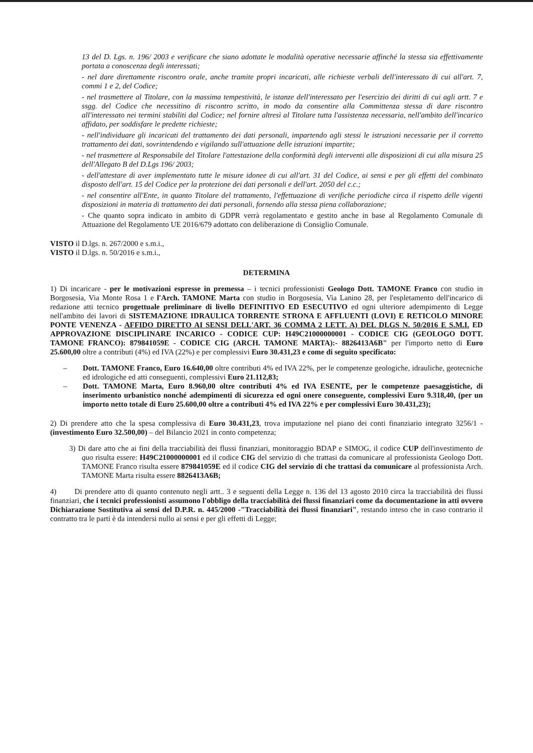13 del D. Lgs. n. 196/ 2003 e verificare che siano adottate le modalità operative necessarie affinché la stessa sia effettivamente portata a conoscenza degli interessati;
- nel dare direttamente riscontro orale, anche tramite propri incaricati, alle richieste verbali dell'interessato di cui all'art. 7, commi 1 e 2, del Codice;
- nel trasmettere al Titolare, con la massima tempestività, le istanze dell'interessato per l'esercizio dei diritti di cui agli artt. 7 e ssgg. del Codice che necessitino di riscontro scritto, in modo da consentire alla Committenza stessa di dare riscontro all'interessato nei termini stabiliti dal Codice; nel fornire altresì al Titolare tutta l'assistenza necessaria, nell'ambito dell'incarico affidato, per soddisfare le predette richieste;
- nell'individuare gli incaricati del trattamento dei dati personali, impartendo agli stessi le istruzioni necessarie per il corretto trattamento dei dati, sovrintendendo e vigilando sull'attuazione delle istruzioni impartite;
- nel trasmettere al Responsabile del Titolare l'attestazione della conformità degli interventi alle disposizioni di cui alla misura 25 dell'Allegato B del D.Lgs 196/ 2003;
- dell'attestare di aver implementato tutte le misure idonee di cui all'art. 31 del Codice, ai sensi e per gli effetti del combinato disposto dell'art. 15 del Codice per la protezione dei dati personali e dell'art. 2050 del c.c.;
- nel consentire all'Ente, in quanto Titolare del trattamento, l'effettuazione di verifiche periodiche circa il rispetto delle vigenti disposizioni in materia di trattamento dei dati personali, fornendo alla stessa piena collaborazione;
- Che quanto sopra indicato in ambito di GDPR verrà regolamentato e gestito anche in base al Regolamento Comunale di Attuazione del Regolamento UE 2016/679 adottato con deliberazione di Consiglio Comunale.
VISTO il D.lgs. n. 267/2000 e s.m.i.,
VISTO il D.lgs. n. 50/2016 e s.m.i.,
DETERMINA
1) Di incaricare - per le motivazioni espresse in premessa – i tecnici professionisti Geologo Dott. TAMONE Franco con studio in Borgosesia, Via Monte Rosa 1 e l'Arch. TAMONE Marta con studio in Borgosesia, Via Lanino 28, per l'espletamento dell'incarico di redazione atti tecnico progettuale preliminare di livello DEFINITIVO ED ESECUTIVO ed ogni ulteriore adempimento di Legge nell'ambito dei lavori di SISTEMAZIONE IDRAULICA TORRENTE STRONA E AFFLUENTI (LOVI) E RETICOLO MINORE PONTE VENENZA - AFFIDO DIRETTO AI SENSI DELL'ART. 36 COMMA 2 LETT. A) DEL DLGS N. 50/2016 E S.M.I. ED APPROVAZIONE DISCIPLINARE INCARICO - CODICE CUP: H49C21000000001 - CODICE CIG (GEOLOGO DOTT. TAMONE FRANCO): 879841059E - CODICE CIG (ARCH. TAMONE MARTA):- 8826413A6B" per l'importo netto di Euro 25.600,00 oltre a contributi (4%) ed IVA (22%) e per complessivi Euro 30.431,23 e come di seguito specificato:
– Dott. TAMONE Franco, Euro 16.640,00 oltre contributi 4% ed IVA 22%, per le competenze geologiche, idrauliche, geotecniche ed idrologiche ed atti conseguenti, complessivi Euro 21.112,83;
– Dott. TAMONE Marta, Euro 8.960,00 oltre contributi 4% ed IVA ESENTE, per le competenze paesaggistiche, di inserimento urbanistico nonché adempimenti di sicurezza ed ogni onere conseguente, complessivi Euro 9.318,40, (per un importo netto totale di Euro 25.600,00 oltre a contributi 4% ed IVA 22% e per complessivi Euro 30.431,23);
2) Di prendere atto che la spesa complessiva di Euro 30.431,23, trova imputazione nel piano dei conti finanziario integrato 3256/1 - (investimento Euro 32.500,00) – del Bilancio 2021 in conto competenza;
3) Di dare atto che ai fini della tracciabilità dei flussi finanziari, monitoraggio BDAP e SIMOG, il codice CUP dell'investimento de quo risulta essere: H49C21000000001 ed il codice CIG del servizio di che trattasi da comunicare al professionista Geologo Dott. TAMONE Franco risulta essere 879841059E ed il codice CIG del servizio di che trattasi da comunicare al professionista Arch. TAMONE Marta risulta essere 8826413A6B;
4) Di prendere atto di quanto contenuto negli artt.. 3 e seguenti della Legge n. 136 del 13 agosto 2010 circa la tracciabilità dei flussi finanziari, che i tecnici professionisti assumono l'obbligo della tracciabilità dei flussi finanziari come da documentazione in atti ovvero Dichiarazione Sostitutiva ai sensi del D.P.R. n. 445/2000 -"Tracciabilità dei flussi finanziari", restando inteso che in caso contrario il contratto tra le parti è da intendersi nullo ai sensi e per gli effetti di Legge;